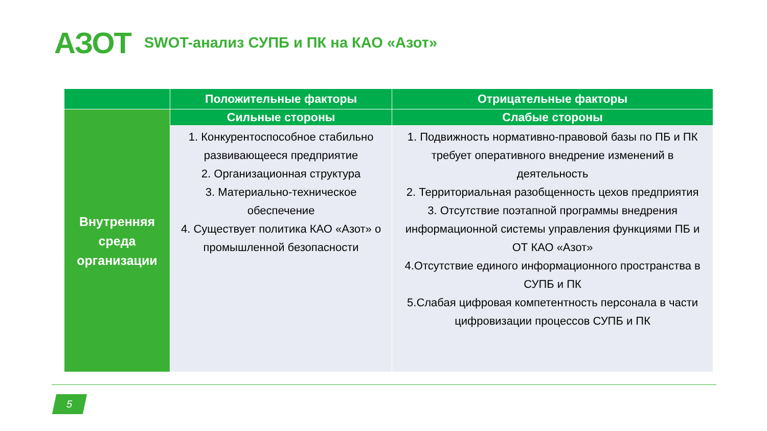АЗОТ SWOT-анализ СУПБ и ПК на КАО «Азот»
| | Положительные факторы | Отрицательные факторы |
| --- | --- | --- |
| Внутренняя среда организации | Сильные стороны | Слабые стороны |
| | 1. Конкурентоспособное стабильно развивающееся предприятие 2. Организационная структура 3. Материально-техническое обеспечение 4. Существует политика КАО «Азот» о промышленной безопасности | 1. Подвижность нормативно-правовой базы по ПБ и ПК требует оперативного внедрение изменений в деятельность 2. Территориальная разобщенность цехов предприятия 3. Отсутствие поэтапной программы внедрения информационной системы управления функциями ПБ и ОТ КАО «Азот» 4.Отсутствие единого информационного пространства в СУПБ и ПК 5.Слабая цифровая компетентность персонала в части цифровизации процессов СУПБ и ПК |
5